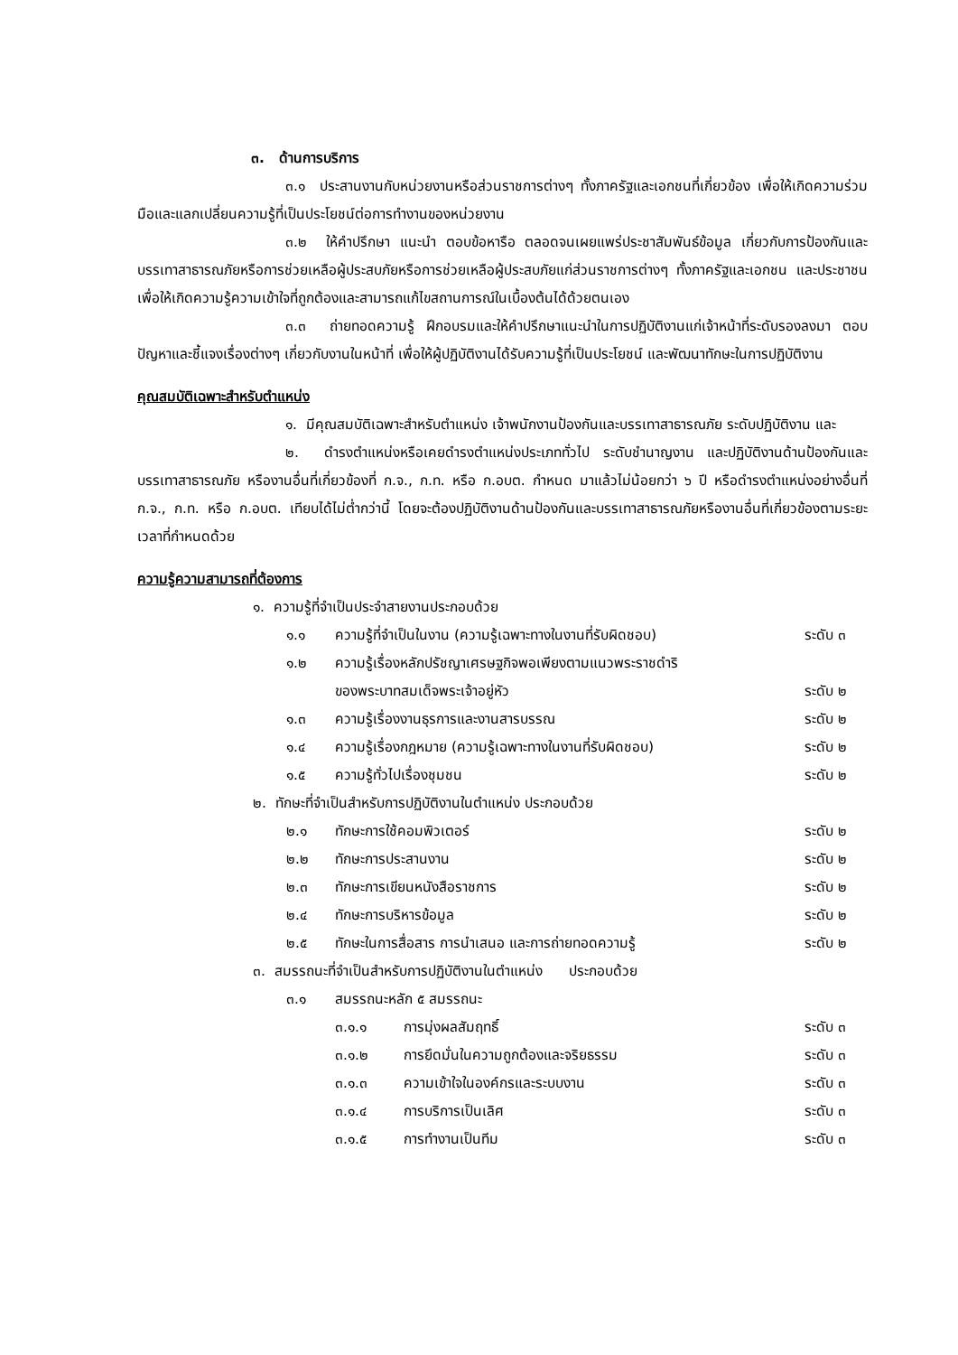๓. ด้านการบริการ
๓.๑ ประสานงานกับหน่วยงานหรือส่วนราชการต่างๆ ทั้งภาครัฐและเอกชนที่เกี่ยวข้อง เพื่อให้เกิดความร่วมมือและแลกเปลี่ยนความรู้ที่เป็นประโยชน์ต่อการทำงานของหน่วยงาน
๓.๒ ให้คำปรึกษา แนะนำ ตอบข้อหารือ ตลอดจนเผยแพร่ประชาสัมพันธ์ข้อมูล เกี่ยวกับการป้องกันและบรรเทาสาธารณภัยหรือการช่วยเหลือผู้ประสบภัยหรือการช่วยเหลือผู้ประสบภัยแก่ส่วนราชการต่างๆ ทั้งภาครัฐและเอกชน และประชาชน เพื่อให้เกิดความรู้ความเข้าใจที่ถูกต้องและสามารถแก้ไขสถานการณ์ในเบื้องต้นได้ด้วยตนเอง
๓.๓ ถ่ายทอดความรู้ ฝึกอบรมและให้คำปรึกษาแนะนำในการปฏิบัติงานแก่เจ้าหน้าที่ระดับรองลงมา ตอบปัญหาและชี้แจงเรื่องต่างๆ เกี่ยวกับงานในหน้าที่ เพื่อให้ผู้ปฏิบัติงานได้รับความรู้ที่เป็นประโยชน์ และพัฒนาทักษะในการปฏิบัติงาน
คุณสมบัติเฉพาะสำหรับตำแหน่ง
๑. มีคุณสมบัติเฉพาะสำหรับตำแหน่ง เจ้าพนักงานป้องกันและบรรเทาสาธารณภัย ระดับปฏิบัติงาน และ
๒. ดำรงตำแหน่งหรือเคยดำรงตำแหน่งประเภททั่วไป ระดับชำนาญงาน และปฏิบัติงานด้านป้องกันและบรรเทาสาธารณภัย หรืองานอื่นที่เกี่ยวข้องที่ ก.จ., ก.ท. หรือ ก.อบต. กำหนด มาแล้วไม่น้อยกว่า ๖ ปี หรือดำรงตำแหน่งอย่างอื่นที่ ก.จ., ก.ท. หรือ ก.อบต. เทียบได้ไม่ต่ำกว่านี้ โดยจะต้องปฏิบัติงานด้านป้องกันและบรรเทาสาธารณภัยหรืองานอื่นที่เกี่ยวข้องตามระยะเวลาที่กำหนดด้วย
ความรู้ความสามารถที่ต้องการ
๑. ความรู้ที่จำเป็นประจำสายงานประกอบด้วย
๑.๑ ความรู้ที่จำเป็นในงาน (ความรู้เฉพาะทางในงานที่รับผิดชอบ) ระดับ ๓
๑.๒ ความรู้เรื่องหลักปรัชญาเศรษฐกิจพอเพียงตามแนวพระราชดำริ
ของพระบาทสมเด็จพระเจ้าอยู่หัว
ระดับ ๒
๑.๓ ความรู้เรื่องงานธุรการและงานสารบรรณ ระดับ ๒
๑.๔ ความรู้เรื่องกฎหมาย (ความรู้เฉพาะทางในงานที่รับผิดชอบ) ระดับ ๒
๑.๕ ความรู้ทั่วไปเรื่องชุมชน ระดับ ๒
๒. ทักษะที่จำเป็นสำหรับการปฏิบัติงานในตำแหน่ง ประกอบด้วย
๒.๑ ทักษะการใช้คอมพิวเตอร์ ระดับ ๒
๒.๒ ทักษะการประสานงาน ระดับ ๒
๒.๓ ทักษะการเขียนหนังสือราชการ ระดับ ๒
๒.๔ ทักษะการบริหารข้อมูล ระดับ ๒
๒.๕ ทักษะในการสื่อสาร การนำเสนอ และการถ่ายทอดความรู้ ระดับ ๒
๓. สมรรถนะที่จำเป็นสำหรับการปฏิบัติงานในตำแหน่ง ประกอบด้วย
๓.๑ สมรรถนะหลัก ๕ สมรรถนะ
๓.๑.๑ การมุ่งผลสัมฤทธิ์ ระดับ ๓
๓.๑.๒ การยึดมั่นในความถูกต้องและจริยธรรม ระดับ ๓
๓.๑.๓ ความเข้าใจในองค์กรและระบบงาน ระดับ ๓
๓.๑.๔ การบริการเป็นเลิศ ระดับ ๓
๓.๑.๕ การทำงานเป็นทีม ระดับ ๓